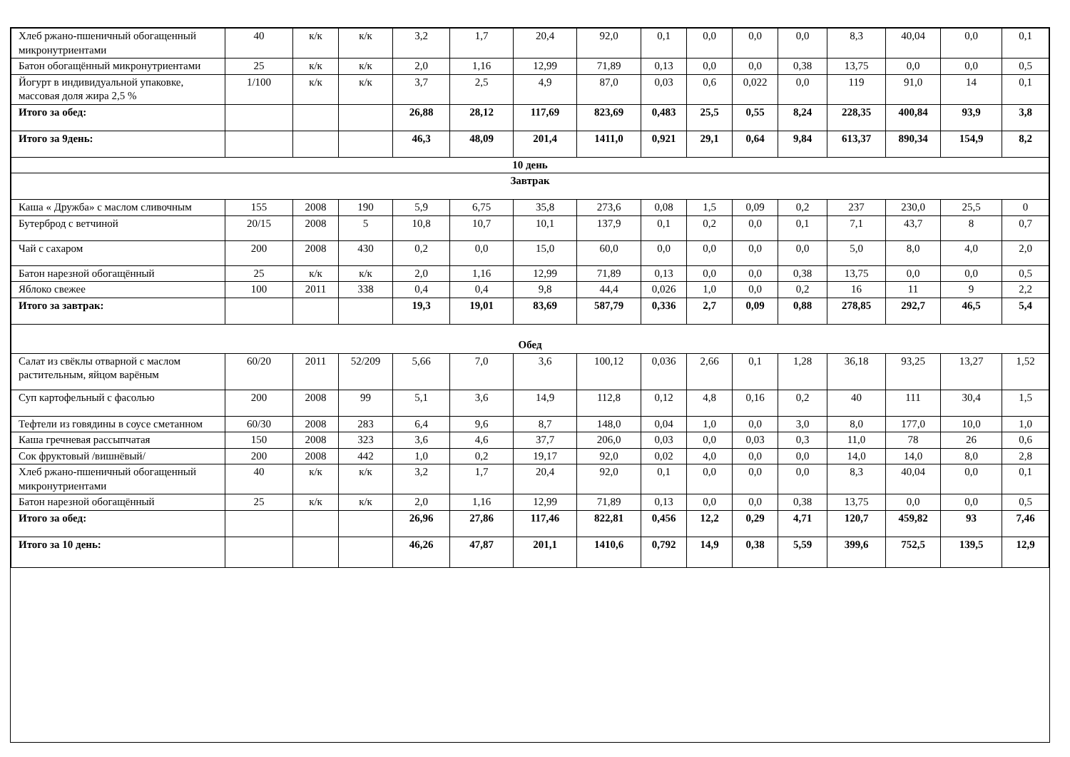| Хлеб ржано-пшеничный обогащенный микронутриентами | 40 | к/к | к/к | 3,2 | 1,7 | 20,4 | 92,0 | 0,1 | 0,0 | 0,0 | 0,0 | 8,3 | 40,04 | 0,0 | 0,1 |
| Батон обогащённый микронутриентами | 25 | к/к | к/к | 2,0 | 1,16 | 12,99 | 71,89 | 0,13 | 0,0 | 0,0 | 0,38 | 13,75 | 0,0 | 0,0 | 0,5 |
| Йогурт в индивидуальной упаковке, массовая доля жира 2,5 % | 1/100 | к/к | к/к | 3,7 | 2,5 | 4,9 | 87,0 | 0,03 | 0,6 | 0,022 | 0,0 | 119 | 91,0 | 14 | 0,1 |
| Итого за обед: | | | | 26,88 | 28,12 | 117,69 | 823,69 | 0,483 | 25,5 | 0,55 | 8,24 | 228,35 | 400,84 | 93,9 | 3,8 |
| Итого за 9день: | | | | 46,3 | 48,09 | 201,4 | 1411,0 | 0,921 | 29,1 | 0,64 | 9,84 | 613,37 | 890,34 | 154,9 | 8,2 |
| 10 день | | | | | | | | | | | | | | | |
| Завтрак | | | | | | | | | | | | | | | |
| Каша « Дружба» с маслом сливочным | 155 | 2008 | 190 | 5,9 | 6,75 | 35,8 | 273,6 | 0,08 | 1,5 | 0,09 | 0,2 | 237 | 230,0 | 25,5 | 0 |
| Бутерброд с ветчиной | 20/15 | 2008 | 5 | 10,8 | 10,7 | 10,1 | 137,9 | 0,1 | 0,2 | 0,0 | 0,1 | 7,1 | 43,7 | 8 | 0,7 |
| Чай с сахаром | 200 | 2008 | 430 | 0,2 | 0,0 | 15,0 | 60,0 | 0,0 | 0,0 | 0,0 | 0,0 | 5,0 | 8,0 | 4,0 | 2,0 |
| Батон нарезной обогащённый | 25 | к/к | к/к | 2,0 | 1,16 | 12,99 | 71,89 | 0,13 | 0,0 | 0,0 | 0,38 | 13,75 | 0,0 | 0,0 | 0,5 |
| Яблоко свежее | 100 | 2011 | 338 | 0,4 | 0,4 | 9,8 | 44,4 | 0,026 | 1,0 | 0,0 | 0,2 | 16 | 11 | 9 | 2,2 |
| Итого за завтрак: | | | | 19,3 | 19,01 | 83,69 | 587,79 | 0,336 | 2,7 | 0,09 | 0,88 | 278,85 | 292,7 | 46,5 | 5,4 |
| Обед | | | | | | | | | | | | | | | |
| Салат из свёклы отварной с маслом растительным, яйцом варёным | 60/20 | 2011 | 52/209 | 5,66 | 7,0 | 3,6 | 100,12 | 0,036 | 2,66 | 0,1 | 1,28 | 36,18 | 93,25 | 13,27 | 1,52 |
| Суп картофельный с фасолью | 200 | 2008 | 99 | 5,1 | 3,6 | 14,9 | 112,8 | 0,12 | 4,8 | 0,16 | 0,2 | 40 | 111 | 30,4 | 1,5 |
| Тефтели из говядины в соусе сметанном | 60/30 | 2008 | 283 | 6,4 | 9,6 | 8,7 | 148,0 | 0,04 | 1,0 | 0,0 | 3,0 | 8,0 | 177,0 | 10,0 | 1,0 |
| Каша гречневая рассыпчатая | 150 | 2008 | 323 | 3,6 | 4,6 | 37,7 | 206,0 | 0,03 | 0,0 | 0,03 | 0,3 | 11,0 | 78 | 26 | 0,6 |
| Сок фруктовый /вишнёвый/ | 200 | 2008 | 442 | 1,0 | 0,2 | 19,17 | 92,0 | 0,02 | 4,0 | 0,0 | 0,0 | 14,0 | 14,0 | 8,0 | 2,8 |
| Хлеб ржано-пшеничный обогащенный микронутриентами | 40 | к/к | к/к | 3,2 | 1,7 | 20,4 | 92,0 | 0,1 | 0,0 | 0,0 | 0,0 | 8,3 | 40,04 | 0,0 | 0,1 |
| Батон нарезной обогащённый | 25 | к/к | к/к | 2,0 | 1,16 | 12,99 | 71,89 | 0,13 | 0,0 | 0,0 | 0,38 | 13,75 | 0,0 | 0,0 | 0,5 |
| Итого за обед: | | | | 26,96 | 27,86 | 117,46 | 822,81 | 0,456 | 12,2 | 0,29 | 4,71 | 120,7 | 459,82 | 93 | 7,46 |
| Итого за 10 день: | | | | 46,26 | 47,87 | 201,1 | 1410,6 | 0,792 | 14,9 | 0,38 | 5,59 | 399,6 | 752,5 | 139,5 | 12,9 |